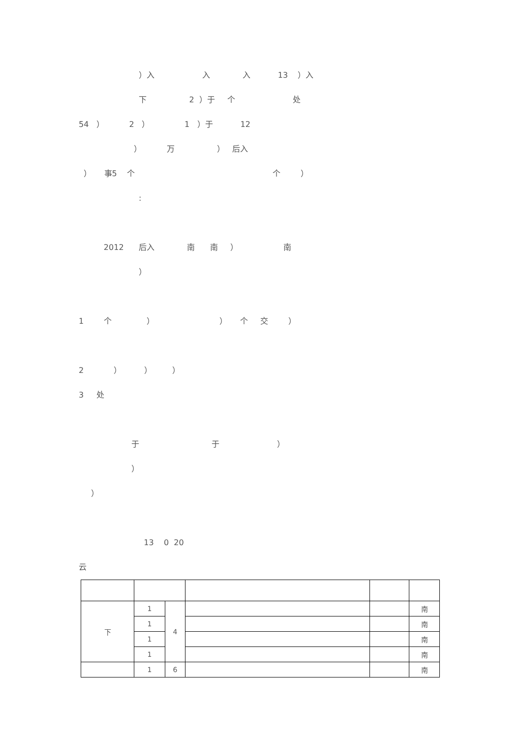）入 入 入 13 ）入
下 2 ）于 个 处
54 ） 2 ） 1 ）于 12
） 万 ） 后入
） 事5 个 个 ）
:
2012 后入 南 南 ） 南
）
1 个 ） ） 个 交 ）
2 ） ） ）
3 处
于 于 ）
）
）
13 0 20
云
| 下 | 1 | 4 | | | 南 |
| | 1 | | | | 南 |
| | 1 | | | | 南 |
| | 1 | | | | 南 |
| | 1 | 6 | | | 南 |